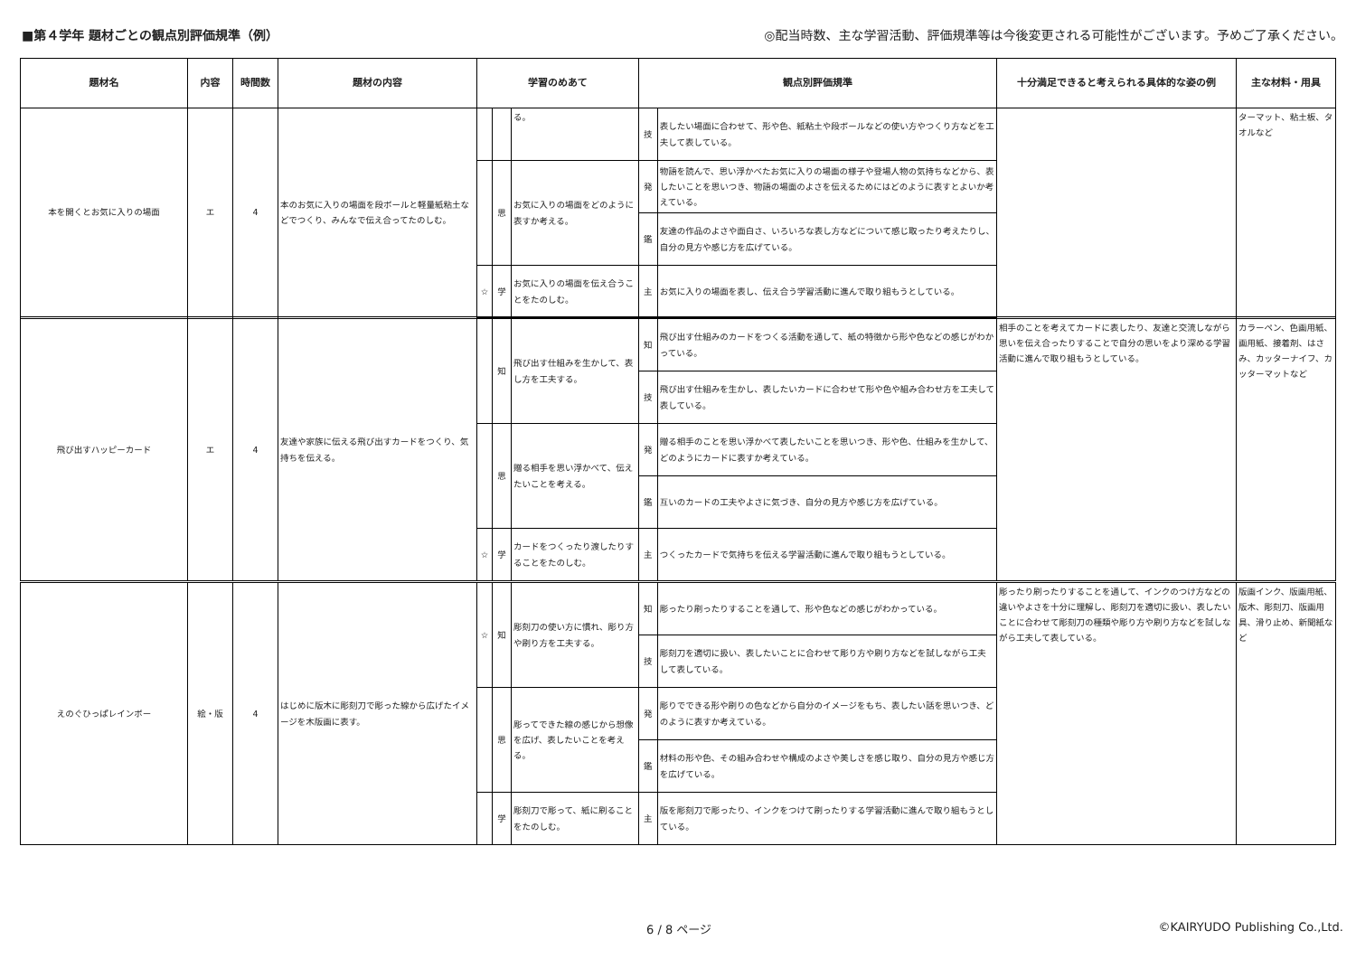■第４学年 題材ごとの観点別評価規準（例） ◎配当時数、主な学習活動、評価規準等は今後変更される可能性がございます。予めご了承ください。
| 題材名 | 内容 | 時間数 | 題材の内容 | 学習のめあて | | | 観点別評価規準 | | 十分満足できると考えられる具体的な姿の例 | 主な材料・用具 |
| --- | --- | --- | --- | --- | --- | --- | --- | --- | --- | --- |
| 本を開くとお気に入りの場面 | エ | 4 | 本のお気に入りの場面を段ボールと軽量紙粘土などでつくり、みんなで伝え合ってたのしむ。 | | | る。 | 技 | 表したい場面に合わせて、形や色、紙粘土や段ボールなどの使い方やつくり方などを工夫して表している。 | | ターマット、粘土板、タオルなど |
| | | | | | 思 | お気に入りの場面をどのように表すか考える。 | 発 | 物語を読んで、思い浮かべたお気に入りの場面の様子や登場人物の気持ちなどから、表したいことを思いつき、物語の場面のよさを伝えるためにはどのように表すとよいか考えている。 | | |
| | | | | | | | 鑑 | 友達の作品のよさや面白さ、いろいろな表し方などについて感じ取ったり考えたりし、自分の見方や感じ方を広げている。 | | |
| | | | | ☆ | 学 | お気に入りの場面を伝え合うことをたのしむ。 | 主 | お気に入りの場面を表し、伝え合う学習活動に進んで取り組もうとしている。 | | |
| 飛び出すハッピーカード | エ | 4 | 友達や家族に伝える飛び出すカードをつくり、気持ちを伝える。 | | 知 | 飛び出す仕組みを生かして、表し方を工夫する。 | 知 | 飛び出す仕組みのカードをつくる活動を通して、紙の特徴から形や色などの感じがわかっている。 | 相手のことを考えてカードに表したり、友達と交流しながら思いを伝え合ったりすることで自分の思いをより深める学習活動に進んで取り組もうとしている。 | カラーペン、色画用紙、画用紙、接着剤、はさみ、カッターナイフ、カッターマットなど |
| | | | | | | | 技 | 飛び出す仕組みを生かし、表したいカードに合わせて形や色や組み合わせ方を工夫して表している。 | | |
| | | | | | 思 | 贈る相手を思い浮かべて、伝えたいことを考える。 | 発 | 贈る相手のことを思い浮かべて表したいことを思いつき、形や色、仕組みを生かして、どのようにカードに表すか考えている。 | | |
| | | | | | | | 鑑 | 互いのカードの工夫やよさに気づき、自分の見方や感じ方を広げている。 | | |
| | | | | ☆ | 学 | カードをつくったり渡したりすることをたのしむ。 | 主 | つくったカードで気持ちを伝える学習活動に進んで取り組もうとしている。 | | |
| えのぐひっぱレインボー | 絵・版 | 4 | はじめに版木に彫刻刀で彫った線から広げたイメージを木版画に表す。 | ☆ | 知 | 彫刻刀の使い方に慣れ、彫り方や刷り方を工夫する。 | 知 | 彫ったり刷ったりすることを通して、形や色などの感じがわかっている。 | 彫ったり刷ったりすることを通して、インクのつけ方などの違いやよさを十分に理解し、彫刻刀を適切に扱い、表したいことに合わせて彫刻刀の種類や彫り方や刷り方などを試しながら工夫して表している。 | 版画インク、版画用紙、版木、彫刻刀、版画用具、滑り止め、新聞紙など |
| | | | | | | | 技 | 彫刻刀を適切に扱い、表したいことに合わせて彫り方や刷り方などを試しながら工夫して表している。 | | |
| | | | | | 思 | 彫ってできた線の感じから想像を広げ、表したいことを考える。 | 発 | 彫りでできる形や刷りの色などから自分のイメージをもち、表したい話を思いつき、どのように表すか考えている。 | | |
| | | | | | | | 鑑 | 材料の形や色、その組み合わせや構成のよさや美しさを感じ取り、自分の見方や感じ方を広げている。 | | |
| | | | | | 学 | 彫刻刀で彫って、紙に刷ることをたのしむ。 | 主 | 版を彫刻刀で彫ったり、インクをつけて刷ったりする学習活動に進んで取り組もうとしている。 | | |
6 / 8 ページ ©KAIRYUDO Publishing Co.,Ltd.